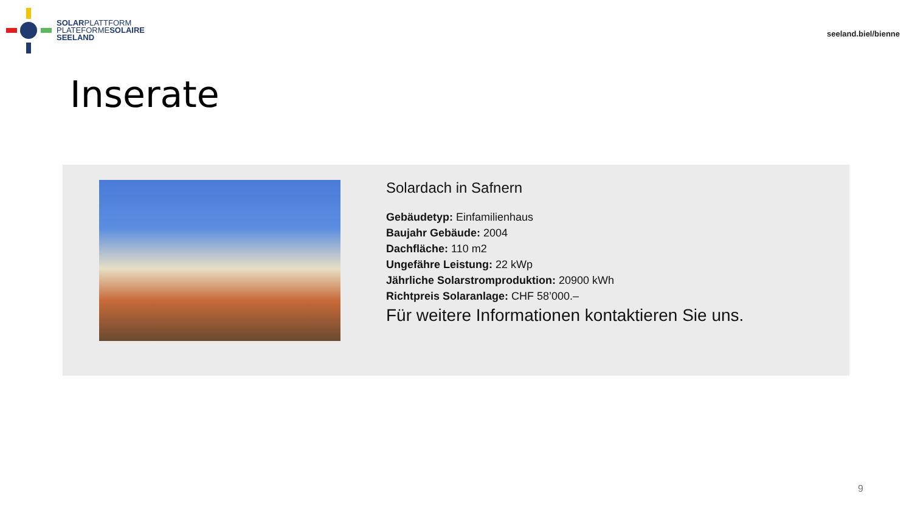SOLARPLATTFORM
PLATEFORMESOLAIRE
SEELAND
seeland.biel/bienne
Inserate
Solardach in Safnern
Gebäudetyp: Einfamilienhaus
Baujahr Gebäude: 2004
Dachfläche: 110 m2
Ungefähre Leistung: 22 kWp
Jährliche Solarstromproduktion: 20900 kWh
Richtpreis Solaranlage: CHF 58’000.–
Für weitere Informationen kontaktieren Sie uns.
9